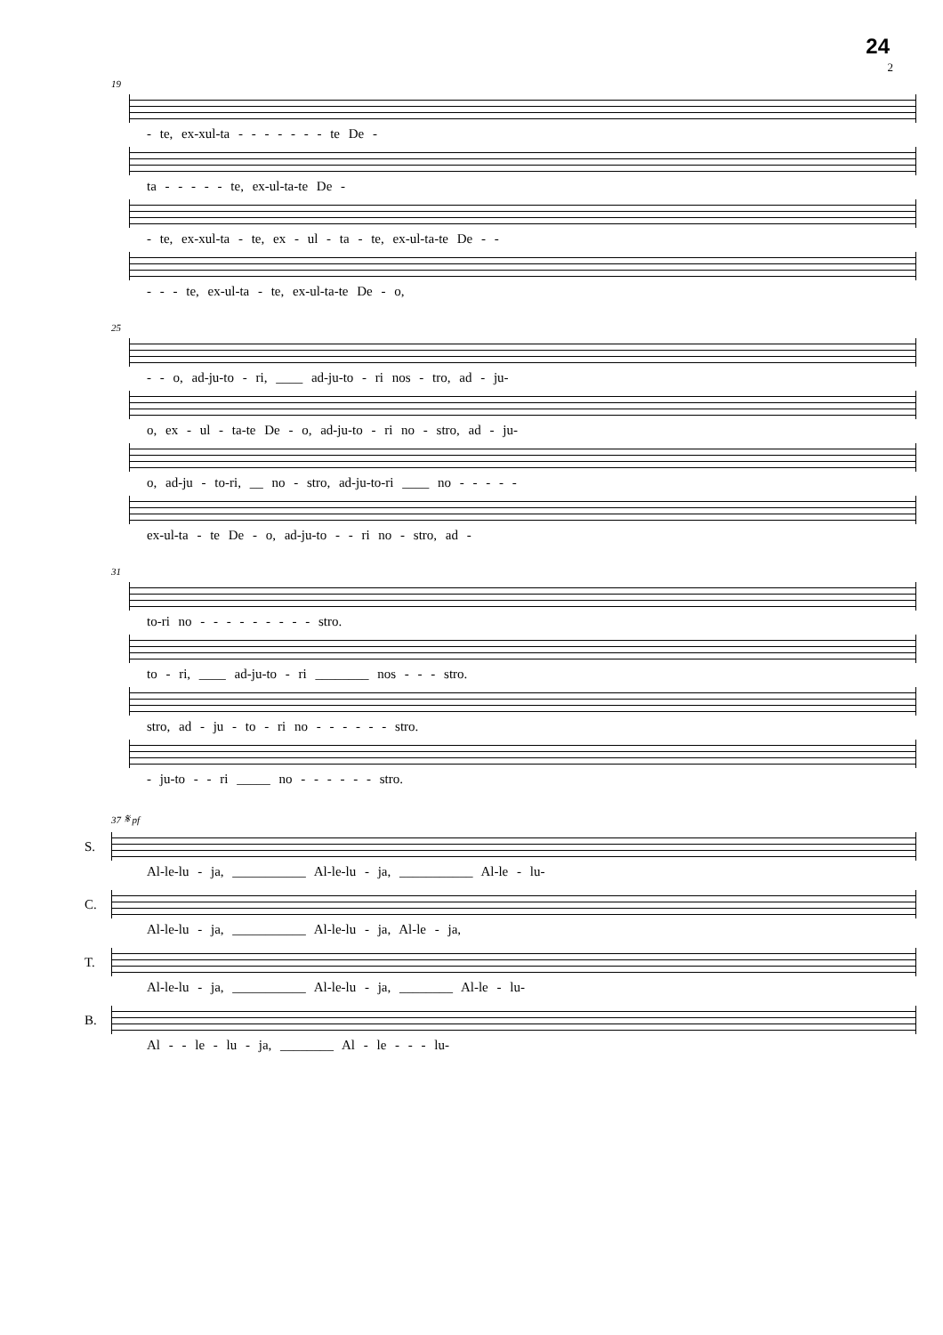24
2
19
- te, ex-xul-ta - - - - - - - te De -
ta - - - - - te, ex-ul-ta-te De -
- te, ex-xul-ta - te, ex - ul - ta - te, ex-ul-ta-te De - -
- - - te, ex-ul-ta - te, ex-ul-ta-te De - o,
25
- - o, ad-ju-to - ri, ____ ad-ju-to - ri nos - tro, ad - ju-
o, ex - ul - ta-te De - o, ad-ju-to - ri no - stro, ad - ju-
o, ad-ju - to-ri, __ no - stro, ad-ju-to-ri ____ no - - - - -
ex-ul-ta - te De - o, ad-ju-to - - ri no - stro, ad -
31
to-ri no - - - - - - - - - stro.
to - ri, ____ ad-ju-to - ri ________ nos - - - stro.
stro, ad - ju - to - ri no - - - - - - stro.
- ju-to - - ri _____ no - - - - - - stro.
37 𝄋 pf
S.
Al-le-lu - ja, ___________ Al-le-lu - ja, ___________ Al-le - lu-
C.
Al-le-lu - ja, ___________ Al-le-lu - ja, Al-le - ja,
T.
Al-le-lu - ja, ___________ Al-le-lu - ja, ________ Al-le - lu-
B.
Al - - le - lu - ja, ________ Al - le - - - lu-